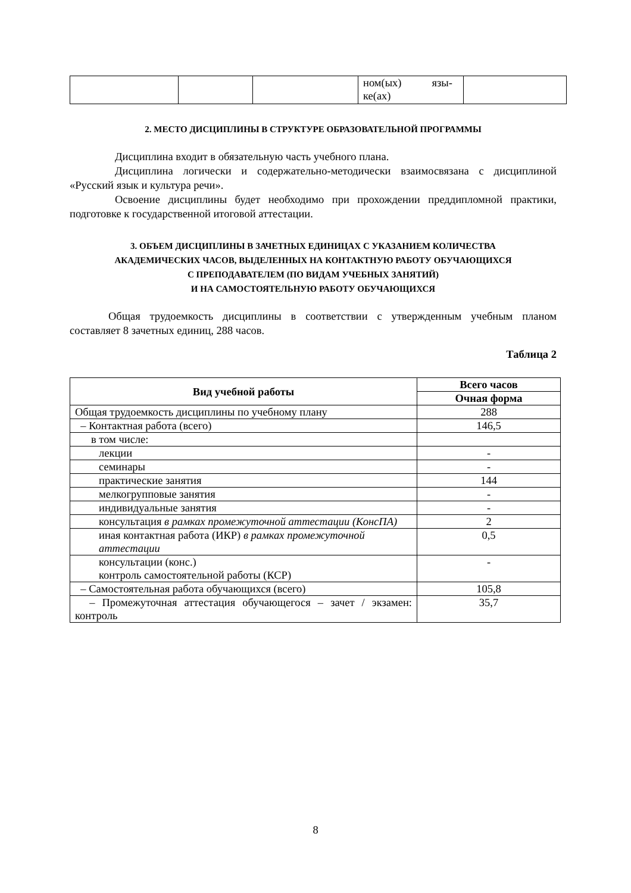| | | | ном(ых) язы- ке(ах) | |
2. МЕСТО ДИСЦИПЛИНЫ В СТРУКТУРЕ ОБРАЗОВАТЕЛЬНОЙ ПРОГРАММЫ
Дисциплина входит в обязательную часть учебного плана.
Дисциплина логически и содержательно-методически взаимосвязана с дисциплиной «Русский язык и культура речи».
Освоение дисциплины будет необходимо при прохождении преддипломной практики, подготовке к государственной итоговой аттестации.
3. ОБЪЕМ ДИСЦИПЛИНЫ В ЗАЧЕТНЫХ ЕДИНИЦАХ С УКАЗАНИЕМ КОЛИЧЕСТВА
АКАДЕМИЧЕСКИХ ЧАСОВ, ВЫДЕЛЕННЫХ НА КОНТАКТНУЮ РАБОТУ ОБУЧАЮЩИХСЯ
С ПРЕПОДАВАТЕЛЕМ (ПО ВИДАМ УЧЕБНЫХ ЗАНЯТИЙ)
И НА САМОСТОЯТЕЛЬНУЮ РАБОТУ ОБУЧАЮЩИХСЯ
Общая трудоемкость дисциплины в соответствии с утвержденным учебным планом составляет 8 зачетных единиц, 288 часов.
Таблица 2
| Вид учебной работы | Всего часов |
| --- | --- |
| | Очная форма |
| Общая трудоемкость дисциплины по учебному плану | 288 |
| – Контактная работа (всего) | 146,5 |
| в том числе: | |
| лекции | - |
| семинары | - |
| практические занятия | 144 |
| мелкогрупповые занятия | - |
| индивидуальные занятия | - |
| консультация в рамках промежуточной аттестации (КонсПА) | 2 |
| иная контактная работа (ИКР) в рамках промежуточной аттестации | 0,5 |
| консультации (конс.) контроль самостоятельной работы (КСР) | - |
| – Самостоятельная работа обучающихся (всего) | 105,8 |
| – Промежуточная аттестация обучающегося – зачет / экзамен: контроль | 35,7 |
8